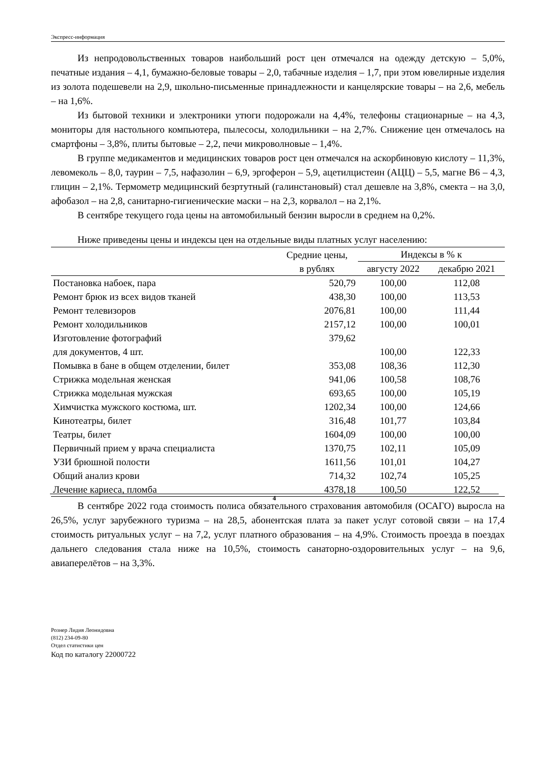Экспресс-информация
Из непродовольственных товаров наибольший рост цен отмечался на одежду детскую – 5,0%, печатные издания – 4,1, бумажно-беловые товары – 2,0, табачные изделия – 1,7, при этом ювелирные изделия из золота подешевели на 2,9, школьно-письменные принадлежности и канцелярские товары – на 2,6, мебель – на 1,6%.
Из бытовой техники и электроники утюги подорожали на 4,4%, телефоны стационарные – на 4,3, мониторы для настольного компьютера, пылесосы, холодильники – на 2,7%. Снижение цен отмечалось на смартфоны – 3,8%, плиты бытовые – 2,2, печи микроволновые – 1,4%.
В группе медикаментов и медицинских товаров рост цен отмечался на аскорбиновую кислоту – 11,3%, левомеколь – 8,0, таурин – 7,5, нафазолин – 6,9, эргоферон – 5,9, ацетилцистеин (АЦЦ) – 5,5, магне В6 – 4,3, глицин – 2,1%. Термометр медицинский безртутный (галинстановый) стал дешевле на 3,8%, смекта – на 3,0, афобазол – на 2,8, санитарно-гигиенические маски – на 2,3, корвалол – на 2,1%.
В сентябре текущего года цены на автомобильный бензин выросли в среднем на 0,2%.
Ниже приведены цены и индексы цен на отдельные виды платных услуг населению:
| | Средние цены, в рублях | Индексы в % к | |
| --- | --- | --- | --- |
| | | августу 2022 | декабрю 2021 |
| Постановка набоек, пара | 520,79 | 100,00 | 112,08 |
| Ремонт брюк из всех видов тканей | 438,30 | 100,00 | 113,53 |
| Ремонт телевизоров | 2076,81 | 100,00 | 111,44 |
| Ремонт холодильников | 2157,12 | 100,00 | 100,01 |
| Изготовление фотографий | 379,62 | | |
| для документов, 4 шт. | | 100,00 | 122,33 |
| Помывка в бане в общем отделении, билет | 353,08 | 108,36 | 112,30 |
| Стрижка модельная женская | 941,06 | 100,58 | 108,76 |
| Стрижка модельная мужская | 693,65 | 100,00 | 105,19 |
| Химчистка мужского костюма, шт. | 1202,34 | 100,00 | 124,66 |
| Кинотеатры, билет | 316,48 | 101,77 | 103,84 |
| Театры, билет | 1604,09 | 100,00 | 100,00 |
| Первичный прием у врача специалиста | 1370,75 | 102,11 | 105,09 |
| УЗИ брюшной полости | 1611,56 | 101,01 | 104,27 |
| Общий анализ крови | 714,32 | 102,74 | 105,25 |
| Лечение кариеса, пломба | 4378,18 | 100,50 | 122,52 |
В сентябре 2022 года стоимость полиса обязательного страхования автомобиля (ОСАГО) выросла на 26,5%, услуг зарубежного туризма – на 28,5, абонентская плата за пакет услуг сотовой связи – на 17,4 стоимость ритуальных услуг – на 7,2, услуг платного образования – на 4,9%. Стоимость проезда в поездах дальнего следования стала ниже на 10,5%, стоимость санаторно-оздоровительных услуг – на 9,6, авиаперелётов – на 3,3%.
Рознер Лидия Леонидовна
(812) 234-09-80
Отдел статистики цен
Код по каталогу 22000722
4